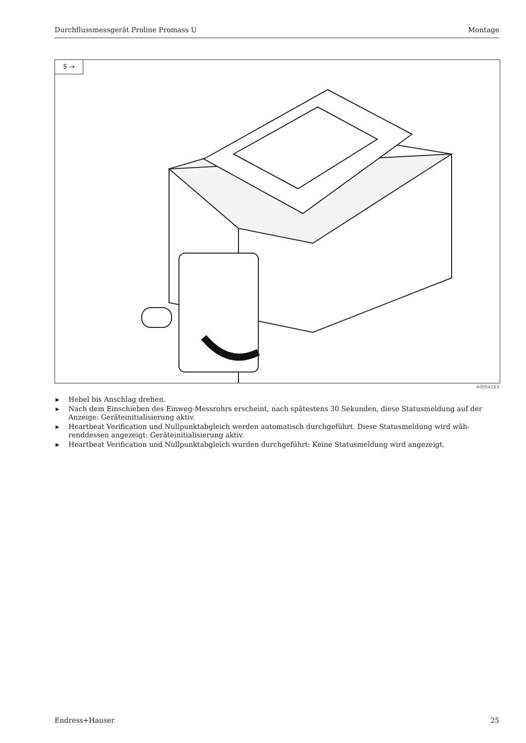Durchflussmessgerät Proline Promass U Montage
5 →
A0054163
▶ Hebel bis Anschlag drehen.
▶ Nach dem Einschieben des Einweg-Messrohrs erscheint, nach spätestens 30 Sekunden, diese Statusmeldung auf der Anzeige: Geräteinitialisierung aktiv.
▶ Heartbeat Verification und Nullpunktabgleich werden automatisch durchgeführt. Diese Statusmeldung wird wäh-renddessen angezeigt: Geräteinitialisierung aktiv.
▶ Heartbeat Verification und Nullpunktabgleich wurden durchgeführt: Keine Statusmeldung wird angezeigt.
Endress+Hauser 25